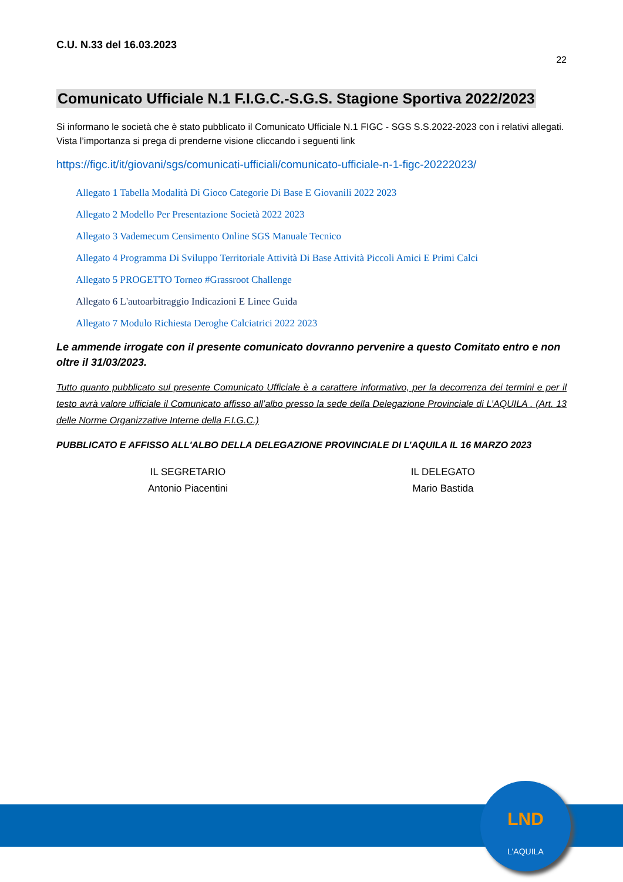C.U. N.33 del 16.03.2023
22
Comunicato Ufficiale N.1 F.I.G.C.-S.G.S. Stagione Sportiva 2022/2023
Si informano le società che è stato pubblicato il Comunicato Ufficiale N.1 FIGC - SGS S.S.2022-2023 con i relativi allegati. Vista l’importanza si prega di prenderne visione cliccando i seguenti link
https://figc.it/it/giovani/sgs/comunicati-ufficiali/comunicato-ufficiale-n-1-figc-20222023/
Allegato 1 Tabella Modalità Di Gioco Categorie Di Base E Giovanili 2022 2023
Allegato 2 Modello Per Presentazione Società 2022 2023
Allegato 3 Vademecum Censimento Online SGS Manuale Tecnico
Allegato 4 Programma Di Sviluppo Territoriale Attività Di Base Attività Piccoli Amici E Primi Calci
Allegato 5 PROGETTO Torneo #Grassroot Challenge
Allegato 6 L'autoarbitraggio Indicazioni E Linee Guida
Allegato 7 Modulo Richiesta Deroghe Calciatrici 2022 2023
Le ammende irrogate con il presente comunicato dovranno pervenire a questo Comitato entro e non oltre il 31/03/2023.
Tutto quanto pubblicato sul presente Comunicato Ufficiale è a carattere informativo, per la decorrenza dei termini e per il testo avrà valore ufficiale il Comunicato affisso all’albo presso la sede della Delegazione Provinciale di L’AQUILA . (Art. 13 delle Norme Organizzative Interne della F.I.G.C.)
PUBBLICATO E AFFISSO ALL'ALBO DELLA DELEGAZIONE PROVINCIALE DI L’AQUILA IL 16 MARZO 2023
IL SEGRETARIO
Antonio Piacentini
IL DELEGATO
Mario Bastida
LND
L’AQUILA